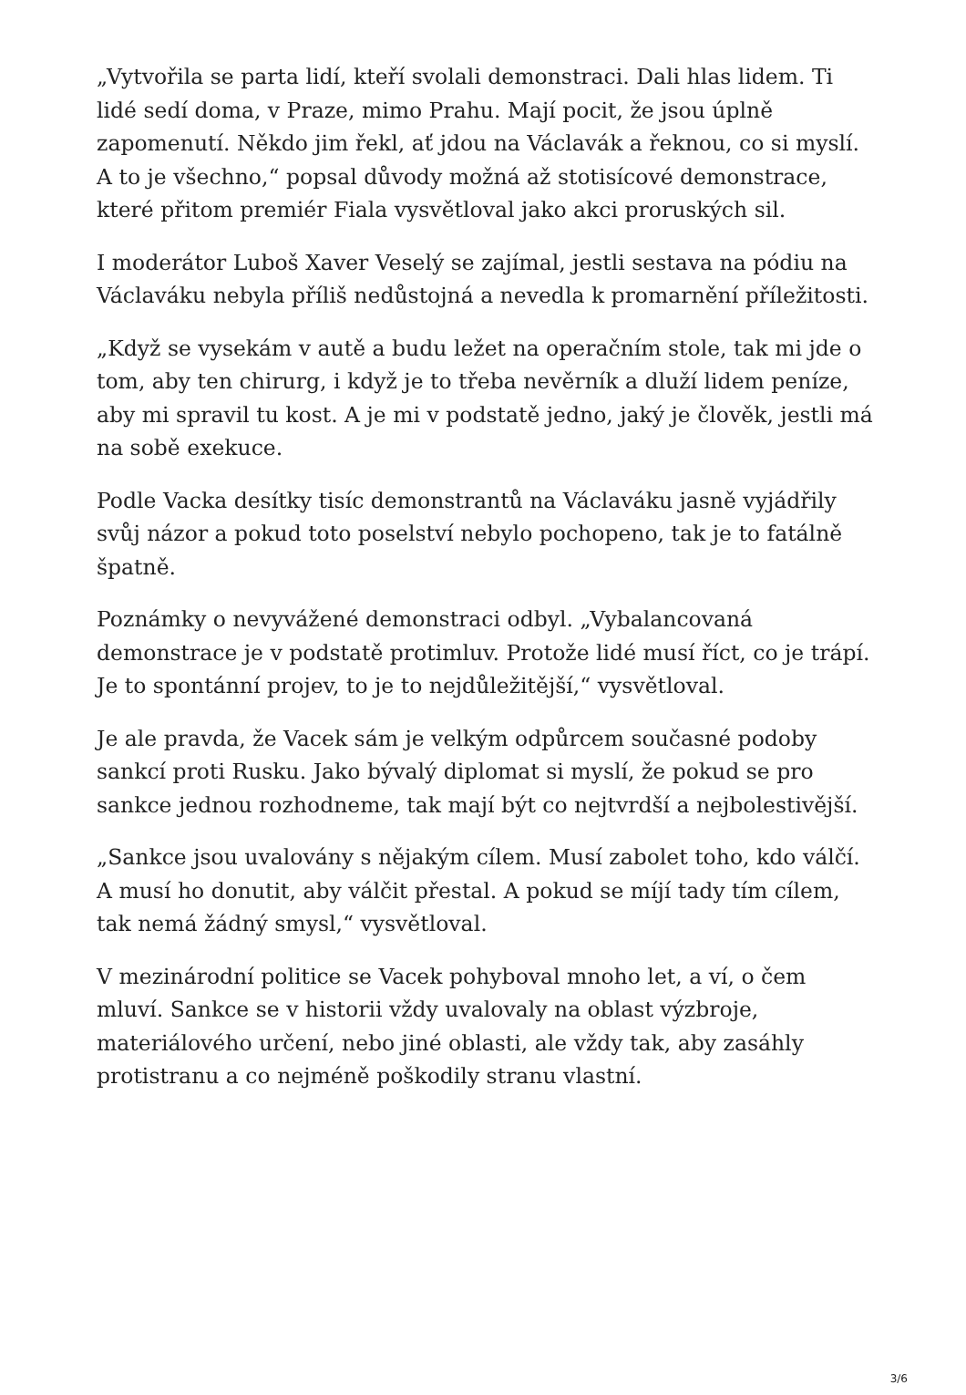„Vytvořila se parta lidí, kteří svolali demonstraci. Dali hlas lidem. Ti lidé sedí doma, v Praze, mimo Prahu. Mají pocit, že jsou úplně zapomenutí. Někdo jim řekl, ať jdou na Václavák a řeknou, co si myslí. A to je všechno,“ popsal důvody možná až stotisícové demonstrace, které přitom premiér Fiala vysvětloval jako akci proruských sil.
I moderátor Luboš Xaver Veselý se zajímal, jestli sestava na pódiu na Václaváku nebyla příliš nedůstojná a nevedla k promarnění příležitosti.
„Když se vysekám v autě a budu ležet na operačním stole, tak mi jde o tom, aby ten chirurg, i když je to třeba nevěrník a dluží lidem peníze, aby mi spravil tu kost. A je mi v podstatě jedno, jaký je člověk, jestli má na sobě exekuce.
Podle Vacka desítky tisíc demonstrantů na Václaváku jasně vyjádřily svůj názor a pokud toto poselství nebylo pochopeno, tak je to fatálně špatně.
Poznámky o nevyvážené demonstraci odbyl. „Vybalancovaná demonstrace je v podstatě protimluv. Protože lidé musí říct, co je trápí. Je to spontánní projev, to je to nejdůležitější,“ vysvětloval.
Je ale pravda, že Vacek sám je velkým odpůrcem současné podoby sankcí proti Rusku. Jako bývalý diplomat si myslí, že pokud se pro sankce jednou rozhodneme, tak mají být co nejtvrdší a nejbolestivější.
„Sankce jsou uvalovány s nějakým cílem. Musí zabolet toho, kdo válčí. A musí ho donutit, aby válčit přestal. A pokud se míjí tady tím cílem, tak nemá žádný smysl,“ vysvětloval.
V mezinárodní politice se Vacek pohyboval mnoho let, a ví, o čem mluví. Sankce se v historii vždy uvalovaly na oblast výzbroje, materiálového určení, nebo jiné oblasti, ale vždy tak, aby zasáhly protistranu a co nejméně poškodily stranu vlastní.
3/6